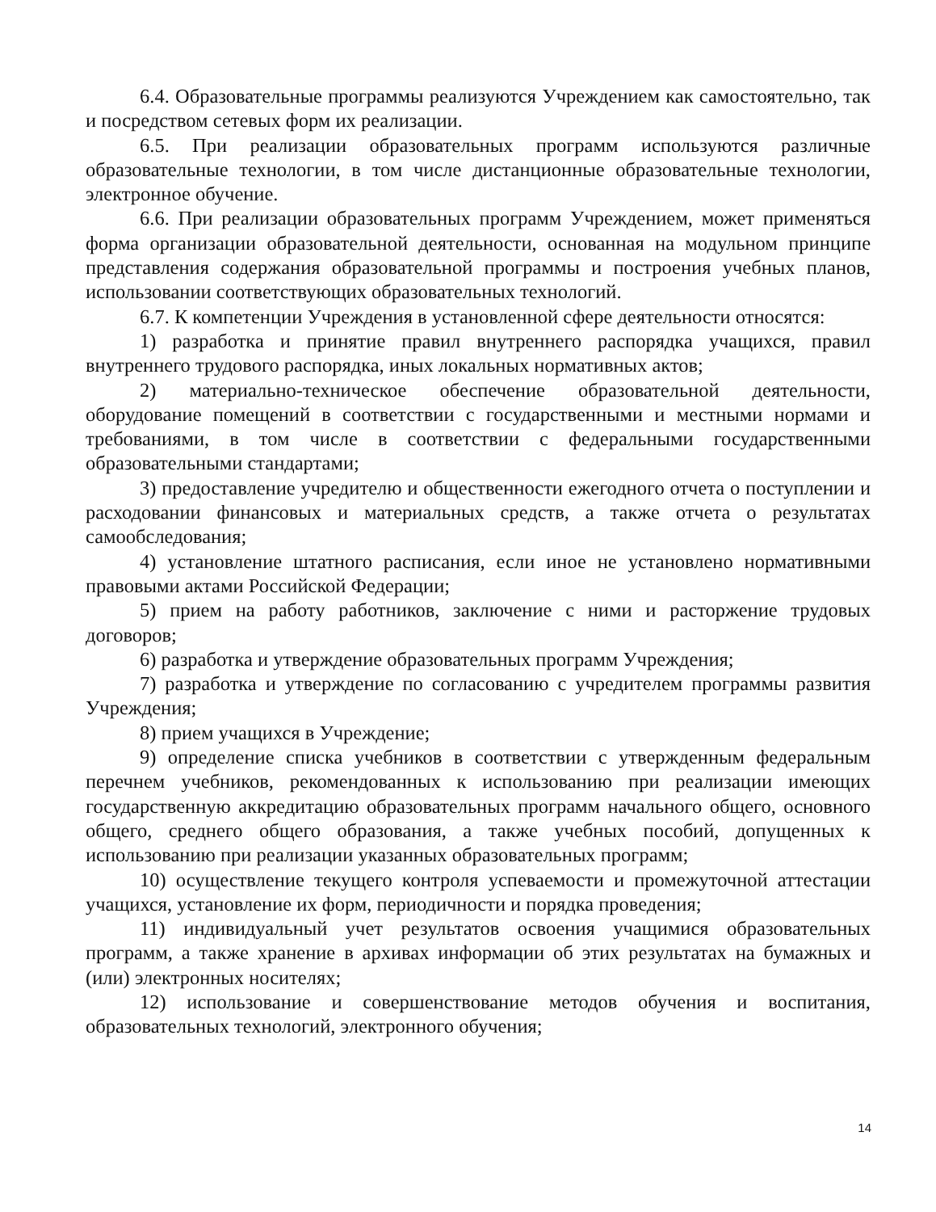6.4. Образовательные программы реализуются Учреждением как самостоятельно, так и посредством сетевых форм их реализации.
6.5. При реализации образовательных программ используются различные образовательные технологии, в том числе дистанционные образовательные технологии, электронное обучение.
6.6. При реализации образовательных программ Учреждением, может применяться форма организации образовательной деятельности, основанная на модульном принципе представления содержания образовательной программы и построения учебных планов, использовании соответствующих образовательных технологий.
6.7. К компетенции Учреждения в установленной сфере деятельности относятся:
1) разработка и принятие правил внутреннего распорядка учащихся, правил внутреннего трудового распорядка, иных локальных нормативных актов;
2) материально-техническое обеспечение образовательной деятельности, оборудование помещений в соответствии с государственными и местными нормами и требованиями, в том числе в соответствии с федеральными государственными образовательными стандартами;
3) предоставление учредителю и общественности ежегодного отчета о поступлении и расходовании финансовых и материальных средств, а также отчета о результатах самообследования;
4) установление штатного расписания, если иное не установлено нормативными правовыми актами Российской Федерации;
5) прием на работу работников, заключение с ними и расторжение трудовых договоров;
6) разработка и утверждение образовательных программ Учреждения;
7) разработка и утверждение по согласованию с учредителем программы развития Учреждения;
8) прием учащихся в Учреждение;
9) определение списка учебников в соответствии с утвержденным федеральным перечнем учебников, рекомендованных к использованию при реализации имеющих государственную аккредитацию образовательных программ начального общего, основного общего, среднего общего образования, а также учебных пособий, допущенных к использованию при реализации указанных образовательных программ;
10) осуществление текущего контроля успеваемости и промежуточной аттестации учащихся, установление их форм, периодичности и порядка проведения;
11) индивидуальный учет результатов освоения учащимися образовательных программ, а также хранение в архивах информации об этих результатах на бумажных и (или) электронных носителях;
12) использование и совершенствование методов обучения и воспитания, образовательных технологий, электронного обучения;
14